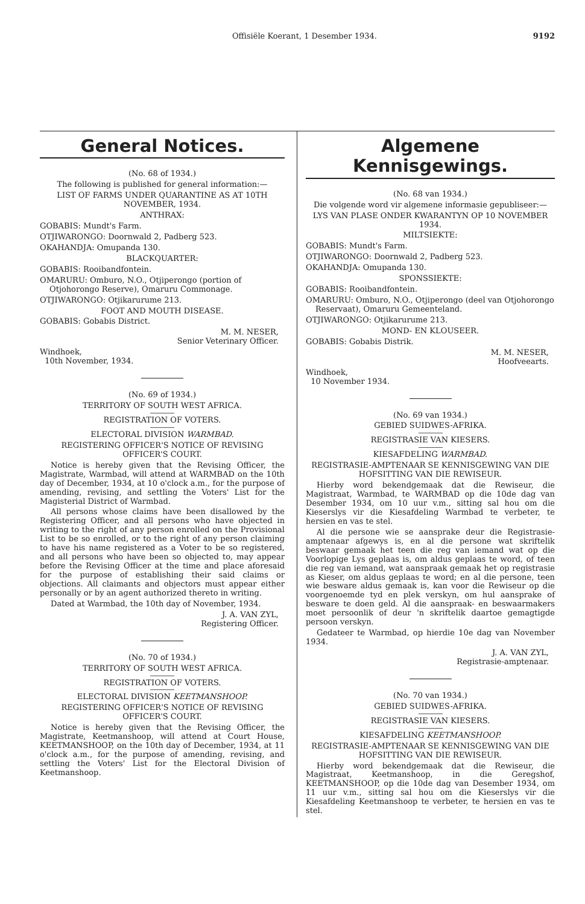Offisiële Koerant, 1 Desember 1934. 9192
General Notices.
(No. 68 of 1934.)
The following is published for general information:—
LIST OF FARMS UNDER QUARANTINE AS AT 10TH NOVEMBER, 1934.
ANTHRAX:
GOBABIS: Mundt's Farm.
OTJIWARONGO: Doornwald 2, Padberg 523.
OKAHANDJA: Omupanda 130.
BLACKQUARTER:
GOBABIS: Rooibandfontein.
OMARURU: Omburo, N.O., Otjiperongo (portion of Otjohorongo Reserve), Omaruru Commonage.
OTJIWARONGO: Otjikarurume 213.
FOOT AND MOUTH DISEASE.
GOBABIS: Gobabis District.
M. M. NESER,
Senior Veterinary Officer.
Windhoek,
10th November, 1934.
(No. 69 of 1934.)
TERRITORY OF SOUTH WEST AFRICA.
REGISTRATION OF VOTERS.
ELECTORAL DIVISION WARMBAD.
REGISTERING OFFICER'S NOTICE OF REVISING OFFICER'S COURT.
Notice is hereby given that the Revising Officer, the Magistrate, Warmbad, will attend at WARMBAD on the 10th day of December, 1934, at 10 o'clock a.m., for the purpose of amending, revising, and settling the Voters' List for the Magisterial District of Warmbad.
All persons whose claims have been disallowed by the Registering Officer, and all persons who have objected in writing to the right of any person enrolled on the Provisional List to be so enrolled, or to the right of any person claiming to have his name registered as a Voter to be so registered, and all persons who have been so objected to, may appear before the Revising Officer at the time and place aforesaid for the purpose of establishing their said claims or objections. All claimants and objectors must appear either personally or by an agent authorized thereto in writing.
Dated at Warmbad, the 10th day of November, 1934.
J. A. VAN ZYL,
Registering Officer.
(No. 70 of 1934.)
TERRITORY OF SOUTH WEST AFRICA.
REGISTRATION OF VOTERS.
ELECTORAL DIVISION KEETMANSHOOP.
REGISTERING OFFICER'S NOTICE OF REVISING OFFICER'S COURT.
Notice is hereby given that the Revising Officer, the Magistrate, Keetmanshoop, will attend at Court House, KEETMANSHOOP, on the 10th day of December, 1934, at 11 o'clock a.m., for the purpose of amending, revising, and settling the Voters' List for the Electoral Division of Keetmanshoop.
Algemene Kennisgewings.
(No. 68 van 1934.)
Die volgende word vir algemene informasie gepubliseer:—
LYS VAN PLASE ONDER KWARANTYN OP 10 NOVEMBER 1934.
MILTSIEKTE:
GOBABIS: Mundt's Farm.
OTJIWARONGO: Doornwald 2, Padberg 523.
OKAHANDJA: Omupanda 130.
SPONSSIEKTE:
GOBABIS: Rooibandfontein.
OMARURU: Omburo, N.O., Otjiperongo (deel van Otjohorongo Reservaat), Omaruru Gemeenteland.
OTJIWARONGO: Otjikarurume 213.
MOND- EN KLOUSEER.
GOBABIS: Gobabis Distrik.
M. M. NESER,
Hoofveearts.
Windhoek,
10 November 1934.
(No. 69 van 1934.)
GEBIED SUIDWES-AFRIKA.
REGISTRASIE VAN KIESERS.
KIESAFDELING WARMBAD.
REGISTRASIE-AMPTENAAR SE KENNISGEWING VAN DIE HOFSITTING VAN DIE REWISEUR.
Hierby word bekendgemaak dat die Rewiseur, die Magistraat, Warmbad, te WARMBAD op die 10de dag van Desember 1934, om 10 uur v.m., sitting sal hou om die Kieserslys vir die Kiesafdeling Warmbad te verbeter, te hersien en vas te stel.
Al die persone wie se aansprake deur die Registrasie-amptenaar afgewys is, en al die persone wat skriftelik beswaar gemaak het teen die reg van iemand wat op die Voorlopige Lys geplaas is, om aldus geplaas te word, of teen die reg van iemand, wat aanspraak gemaak het op registrasie as Kieser, om aldus geplaas te word; en al die persone, teen wie besware aldus gemaak is, kan voor die Rewiseur op die voorgenoemde tyd en plek verskyn, om hul aansprake of besware te doen geld. Al die aanspraak- en beswaarmakers moet persoonlik of deur 'n skriftelik daartoe gemagtigde persoon verskyn.
Gedateer te Warmbad, op hierdie 10e dag van November 1934.
J. A. VAN ZYL,
Registrasie-amptenaar.
(No. 70 van 1934.)
GEBIED SUIDWES-AFRIKA.
REGISTRASIE VAN KIESERS.
KIESAFDELING KEETMANSHOOP.
REGISTRASIE-AMPTENAAR SE KENNISGEWING VAN DIE HOFSITTING VAN DIE REWISEUR.
Hierby word bekendgemaak dat die Rewiseur, die Magistraat, Keetmanshoop, in die Geregshof, KEETMANSHOOP, op die 10de dag van Desember 1934, om 11 uur v.m., sitting sal hou om die Kieserslys vir die Kiesafdeling Keetmanshoop te verbeter, te hersien en vas te stel.